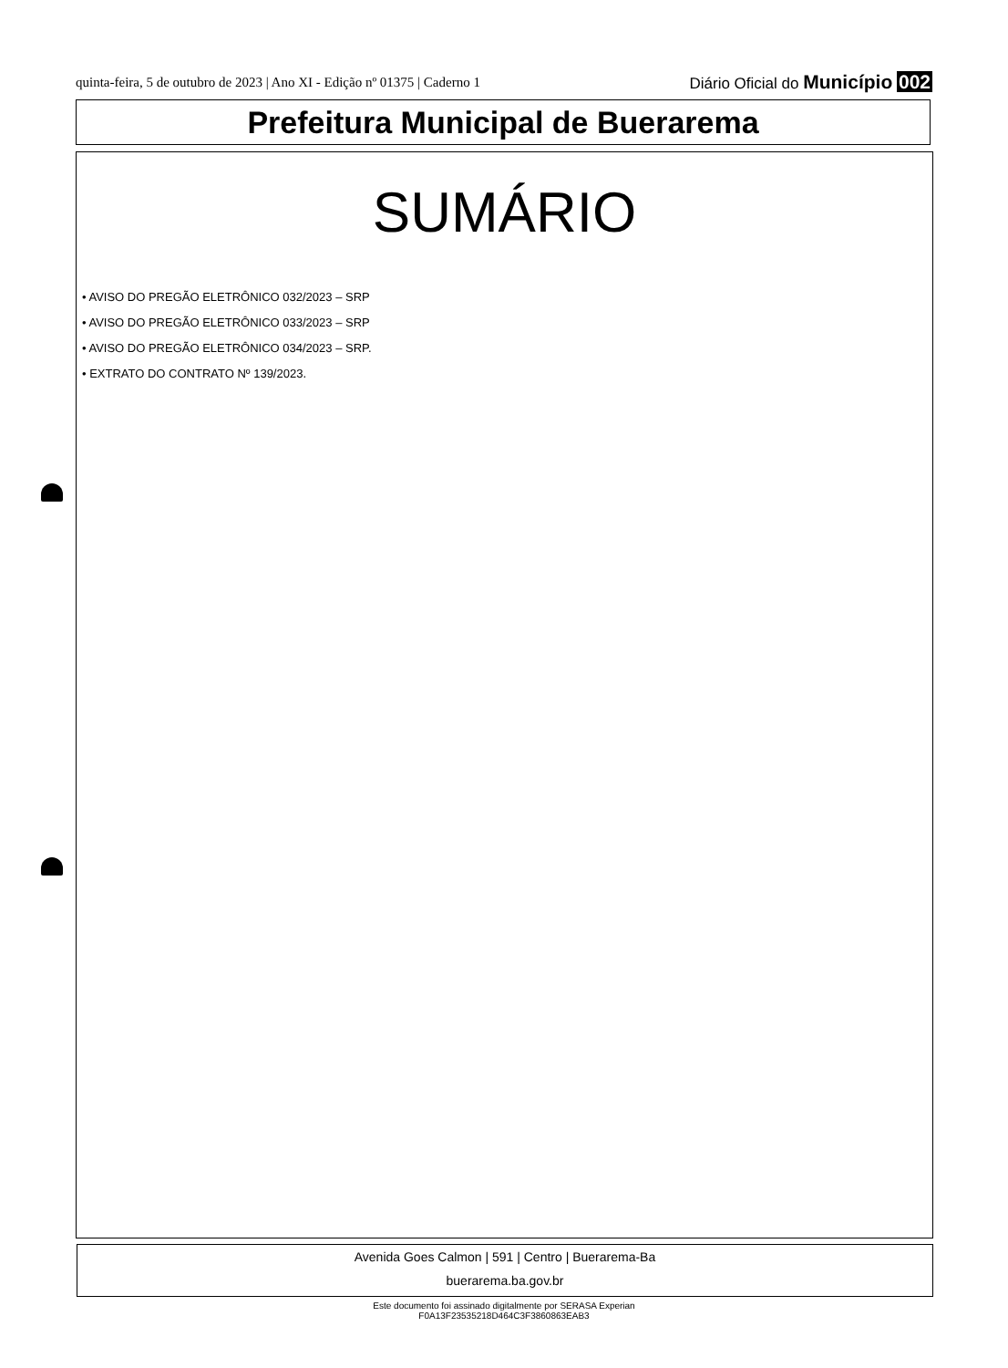quinta-feira, 5 de outubro de 2023 | Ano XI - Edição nº 01375 | Caderno 1 Diário Oficial do Município 002
Prefeitura Municipal de Buerarema
SUMÁRIO
• AVISO DO PREGÃO ELETRÔNICO 032/2023 – SRP
• AVISO DO PREGÃO ELETRÔNICO 033/2023 – SRP
• AVISO DO PREGÃO ELETRÔNICO 034/2023 – SRP.
• EXTRATO DO CONTRATO Nº 139/2023.
Avenida Goes Calmon | 591 | Centro | Buerarema-Ba
buerarema.ba.gov.br
Este documento foi assinado digitalmente por SERASA Experian
F0A13F23535218D464C3F3860863EAB3